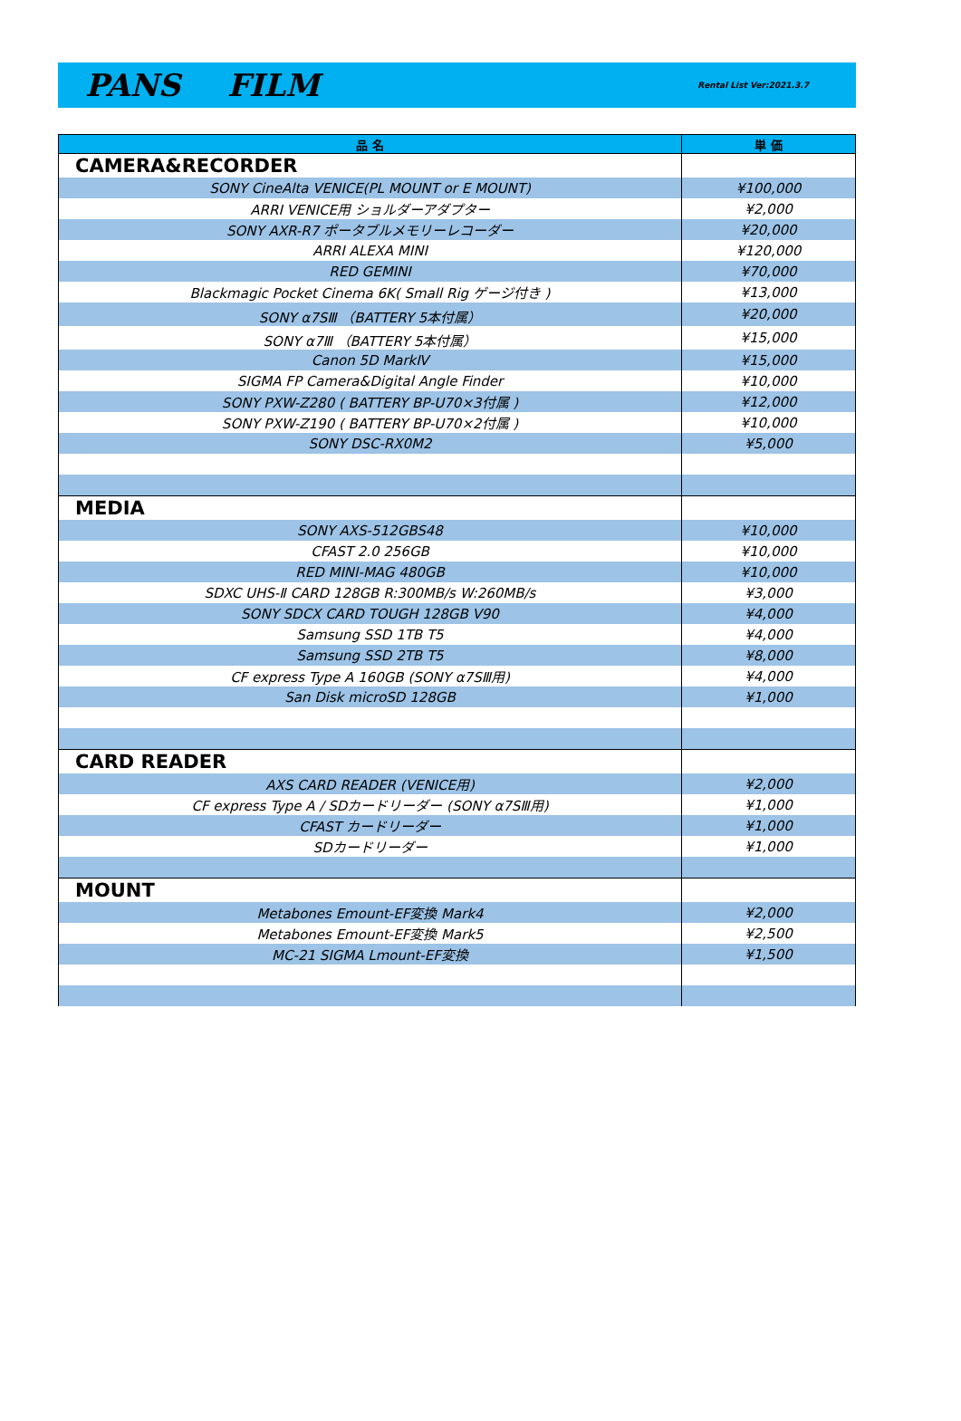PANS FILM
Rental List Ver:2021.3.7
| 品 名 | 単 価 |
| --- | --- |
| CAMERA&RECORDER | |
| SONY CineAlta VENICE(PL MOUNT or E MOUNT) | ¥100,000 |
| ARRI VENICE用 ショルダーアダプター | ¥2,000 |
| SONY AXR-R7 ポータブルメモリーレコーダー | ¥20,000 |
| ARRI ALEXA MINI | ¥120,000 |
| RED GEMINI | ¥70,000 |
| Blackmagic Pocket Cinema 6K( Small Rig ゲージ付き ) | ¥13,000 |
| SONY α7SⅢ （BATTERY 5本付属） | ¥20,000 |
| SONY α7Ⅲ （BATTERY 5本付属） | ¥15,000 |
| Canon 5D MarkⅣ | ¥15,000 |
| SIGMA FP Camera&Digital Angle Finder | ¥10,000 |
| SONY PXW-Z280 ( BATTERY BP-U70×3付属 ) | ¥12,000 |
| SONY PXW-Z190 ( BATTERY BP-U70×2付属 ) | ¥10,000 |
| SONY DSC-RX0M2 | ¥5,000 |
| MEDIA | |
| SONY AXS-512GBS48 | ¥10,000 |
| CFAST 2.0 256GB | ¥10,000 |
| RED MINI-MAG 480GB | ¥10,000 |
| SDXC UHS-Ⅱ CARD 128GB R:300MB/s W:260MB/s | ¥3,000 |
| SONY SDCX CARD TOUGH 128GB V90 | ¥4,000 |
| Samsung SSD 1TB T5 | ¥4,000 |
| Samsung SSD 2TB T5 | ¥8,000 |
| CF express Type A 160GB (SONY α7SⅢ用) | ¥4,000 |
| San Disk microSD 128GB | ¥1,000 |
| CARD READER | |
| AXS CARD READER (VENICE用) | ¥2,000 |
| CF express Type A / SDカードリーダー (SONY α7SⅢ用) | ¥1,000 |
| CFAST カードリーダー | ¥1,000 |
| SDカードリーダー | ¥1,000 |
| MOUNT | |
| Metabones Emount-EF変換 Mark4 | ¥2,000 |
| Metabones Emount-EF変換 Mark5 | ¥2,500 |
| MC-21 SIGMA Lmount-EF変換 | ¥1,500 |